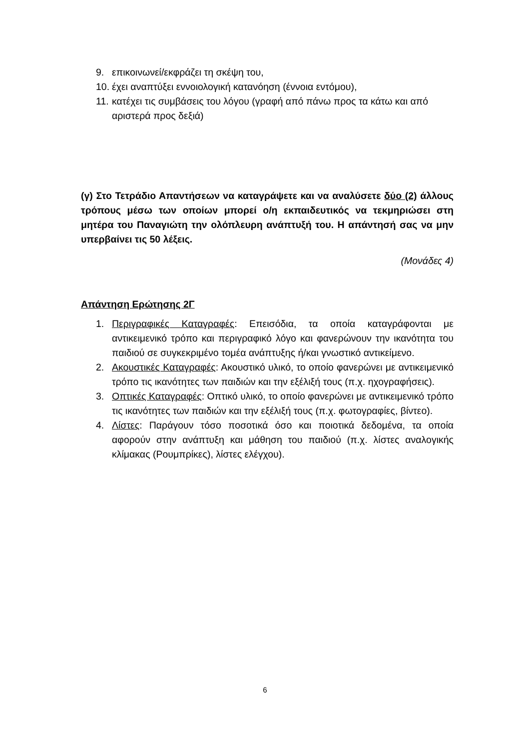9. επικοινωνεί/εκφράζει τη σκέψη του,
10. έχει αναπτύξει εννοιολογική κατανόηση (έννοια εντόμου),
11. κατέχει τις συμβάσεις του λόγου (γραφή από πάνω προς τα κάτω και από αριστερά προς δεξιά)
(γ) Στο Τετράδιο Απαντήσεων να καταγράψετε και να αναλύσετε δύο (2) άλλους τρόπους μέσω των οποίων μπορεί ο/η εκπαιδευτικός να τεκμηριώσει στη μητέρα του Παναγιώτη την ολόπλευρη ανάπτυξή του. Η απάντησή σας να μην υπερβαίνει τις 50 λέξεις.
(Μονάδες 4)
Απάντηση Ερώτησης 2Γ
1. Περιγραφικές Καταγραφές: Επεισόδια, τα οποία καταγράφονται με αντικειμενικό τρόπο και περιγραφικό λόγο και φανερώνουν την ικανότητα του παιδιού σε συγκεκριμένο τομέα ανάπτυξης ή/και γνωστικό αντικείμενο.
2. Ακουστικές Καταγραφές: Ακουστικό υλικό, το οποίο φανερώνει με αντικειμενικό τρόπο τις ικανότητες των παιδιών και την εξέλιξή τους (π.χ. ηχογραφήσεις).
3. Οπτικές Καταγραφές: Οπτικό υλικό, το οποίο φανερώνει με αντικειμενικό τρόπο τις ικανότητες των παιδιών και την εξέλιξή τους (π.χ. φωτογραφίες, βίντεο).
4. Λίστες: Παράγουν τόσο ποσοτικά όσο και ποιοτικά δεδομένα, τα οποία αφορούν στην ανάπτυξη και μάθηση του παιδιού (π.χ. λίστες αναλογικής κλίμακας (Ρουμπρίκες), λίστες ελέγχου).
6